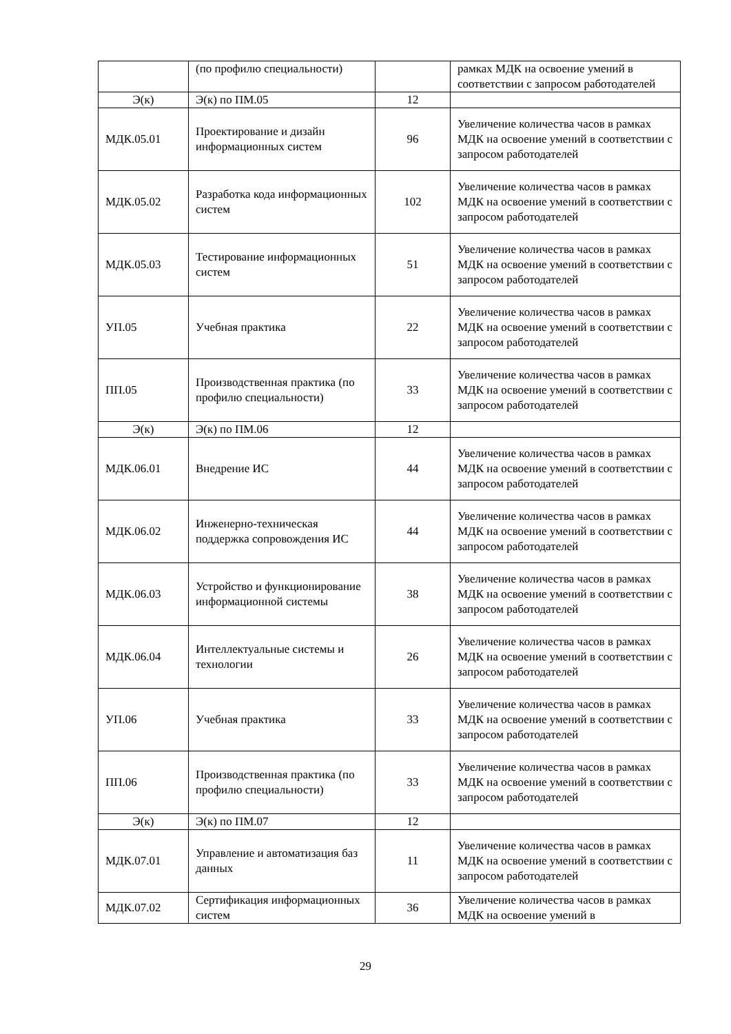| | (по профилю специальности) | | рамках МДК на освоение умений в соответствии с запросом работодателей |
| Э(к) | Э(к) по ПМ.05 | 12 | |
| МДК.05.01 | Проектирование и дизайн информационных систем | 96 | Увеличение количества часов в рамках МДК на освоение умений в соответствии с запросом работодателей |
| МДК.05.02 | Разработка кода информационных систем | 102 | Увеличение количества часов в рамках МДК на освоение умений в соответствии с запросом работодателей |
| МДК.05.03 | Тестирование информационных систем | 51 | Увеличение количества часов в рамках МДК на освоение умений в соответствии с запросом работодателей |
| УП.05 | Учебная практика | 22 | Увеличение количества часов в рамках МДК на освоение умений в соответствии с запросом работодателей |
| ПП.05 | Производственная практика (по профилю специальности) | 33 | Увеличение количества часов в рамках МДК на освоение умений в соответствии с запросом работодателей |
| Э(к) | Э(к) по ПМ.06 | 12 | |
| МДК.06.01 | Внедрение ИС | 44 | Увеличение количества часов в рамках МДК на освоение умений в соответствии с запросом работодателей |
| МДК.06.02 | Инженерно-техническая поддержка сопровождения ИС | 44 | Увеличение количества часов в рамках МДК на освоение умений в соответствии с запросом работодателей |
| МДК.06.03 | Устройство и функционирование информационной системы | 38 | Увеличение количества часов в рамках МДК на освоение умений в соответствии с запросом работодателей |
| МДК.06.04 | Интеллектуальные системы и технологии | 26 | Увеличение количества часов в рамках МДК на освоение умений в соответствии с запросом работодателей |
| УП.06 | Учебная практика | 33 | Увеличение количества часов в рамках МДК на освоение умений в соответствии с запросом работодателей |
| ПП.06 | Производственная практика (по профилю специальности) | 33 | Увеличение количества часов в рамках МДК на освоение умений в соответствии с запросом работодателей |
| Э(к) | Э(к) по ПМ.07 | 12 | |
| МДК.07.01 | Управление и автоматизация баз данных | 11 | Увеличение количества часов в рамках МДК на освоение умений в соответствии с запросом работодателей |
| МДК.07.02 | Сертификация информационных систем | 36 | Увеличение количества часов в рамках МДК на освоение умений в |
29